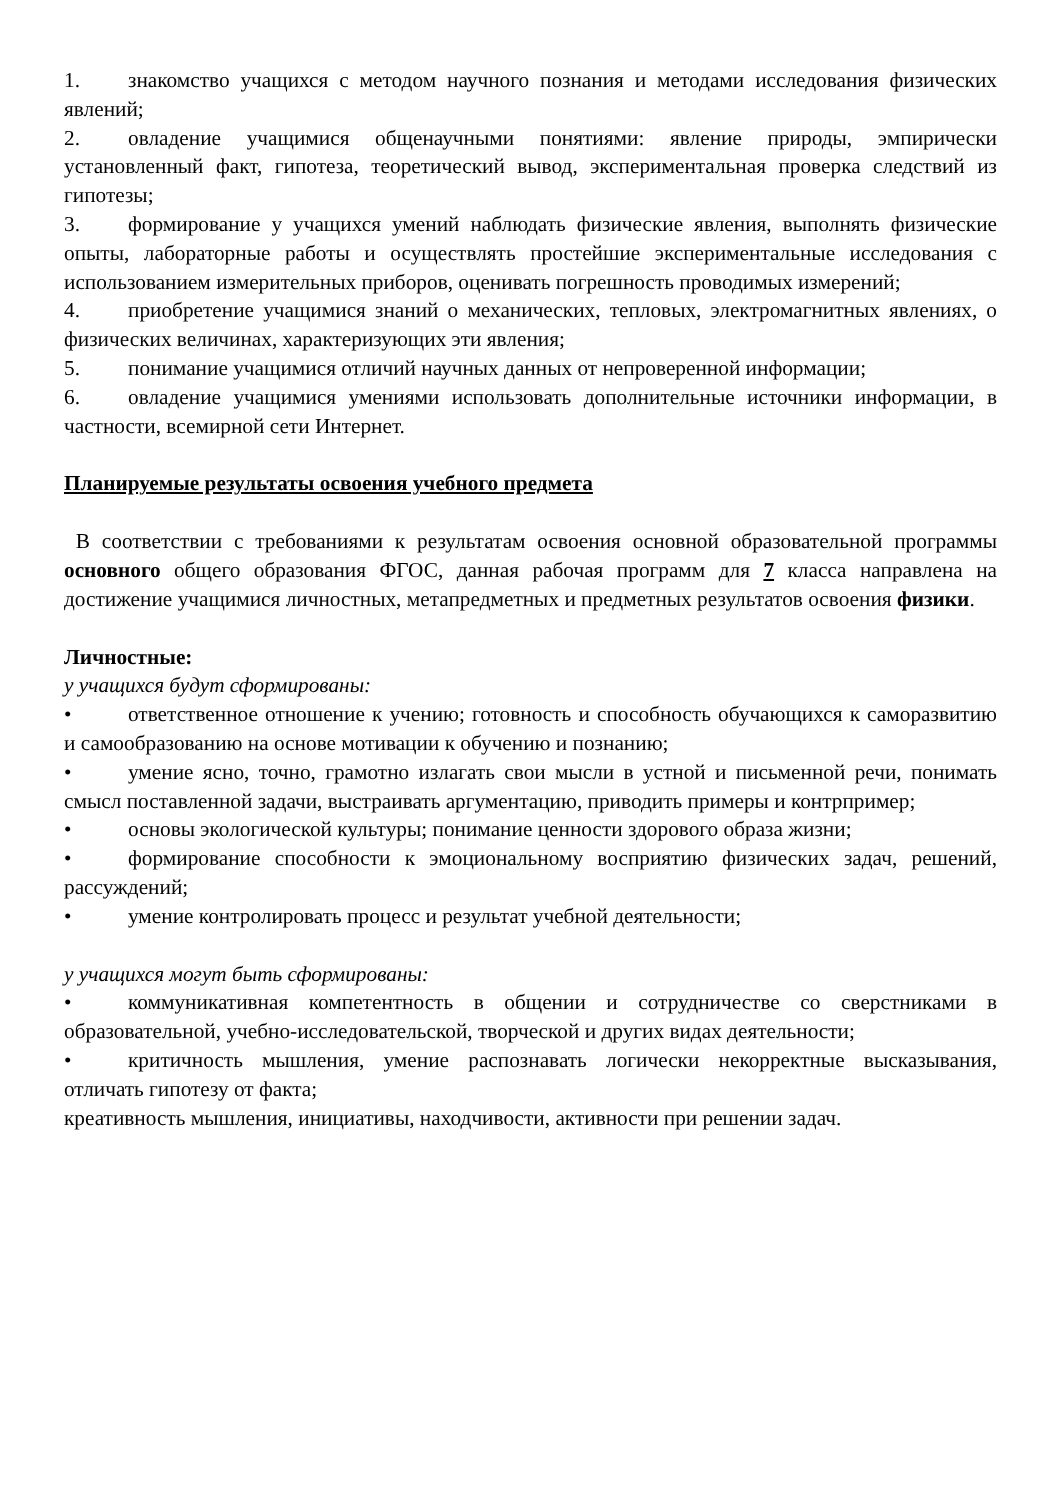1. знакомство учащихся с методом научного познания и методами исследования физических явлений;
2. овладение учащимися общенаучными понятиями: явление природы, эмпирически установленный факт, гипотеза, теоретический вывод, экспериментальная проверка следствий из гипотезы;
3. формирование у учащихся умений наблюдать физические явления, выполнять физические опыты, лабораторные работы и осуществлять простейшие экспериментальные исследования с использованием измерительных приборов, оценивать погрешность проводимых измерений;
4. приобретение учащимися знаний о механических, тепловых, электромагнитных явлениях, о физических величинах, характеризующих эти явления;
5. понимание учащимися отличий научных данных от непроверенной информации;
6. овладение учащимися умениями использовать дополнительные источники информации, в частности, всемирной сети Интернет.
Планируемые результаты освоения учебного предмета
В соответствии с требованиями к результатам освоения основной образовательной программы основного общего образования ФГОС, данная рабочая программ для 7 класса направлена на достижение учащимися личностных, метапредметных и предметных результатов освоения физики.
Личностные:
у учащихся будут сформированы:
• ответственное отношение к учению; готовность и способность обучающихся к саморазвитию и самообразованию на основе мотивации к обучению и познанию;
• умение ясно, точно, грамотно излагать свои мысли в устной и письменной речи, понимать смысл поставленной задачи, выстраивать аргументацию, приводить примеры и контрпример;
• основы экологической культуры; понимание ценности здорового образа жизни;
• формирование способности к эмоциональному восприятию физических задач, решений, рассуждений;
• умение контролировать процесс и результат учебной деятельности;
у учащихся могут быть сформированы:
• коммуникативная компетентность в общении и сотрудничестве со сверстниками в образовательной, учебно-исследовательской, творческой и других видах деятельности;
• критичность мышления, умение распознавать логически некорректные высказывания, отличать гипотезу от факта;
креативность мышления, инициативы, находчивости, активности при решении задач.